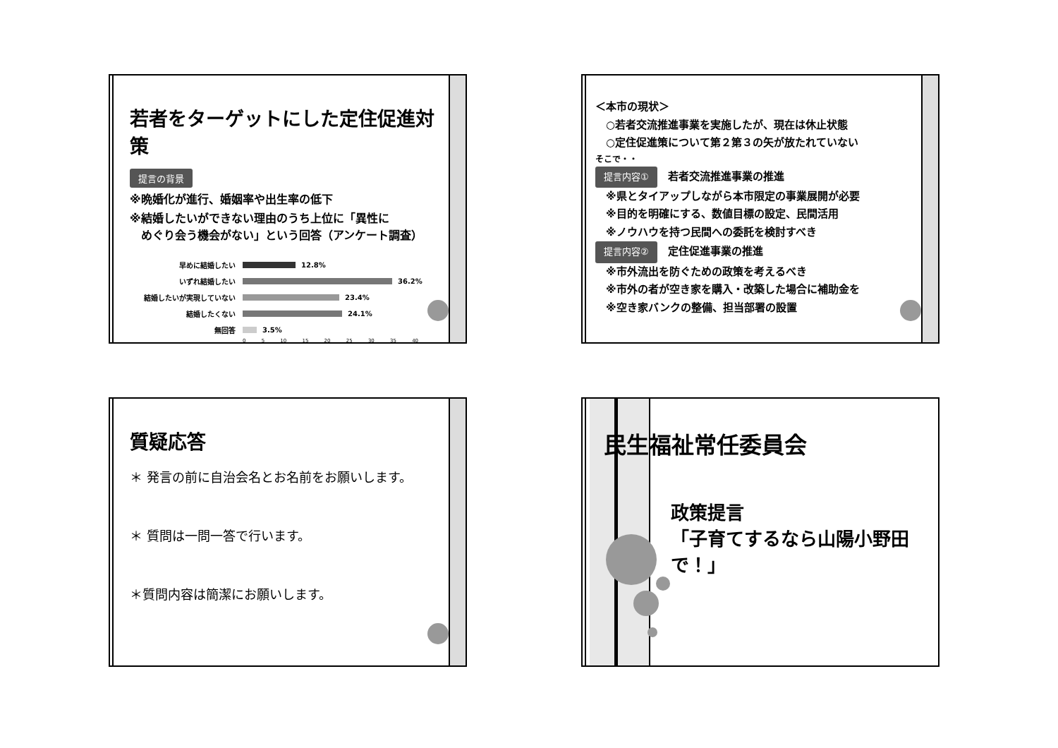若者をターゲットにした定住促進対策
提言の背景
※晩婚化が進行、婚姻率や出生率の低下
※結婚したいができない理由のうち上位に「異性に
　めぐり会う機会がない」という回答（アンケート調査）
早めに結婚したい 12.8%
いずれ結婚したい 36.2%
結婚したいが実現していない 23.4%
結婚したくない 24.1%
無回答 3.5%
0 5 10 15 20 25 30 35 40
＜本市の現状＞
　○若者交流推進事業を実施したが、現在は休止状態
　○定住促進策について第２第３の矢が放たれていない
そこで・・
提言内容①　若者交流推進事業の推進
　※県とタイアップしながら本市限定の事業展開が必要
　※目的を明確にする、数値目標の設定、民間活用
　※ノウハウを持つ民間への委託を検討すべき
提言内容②　定住促進事業の推進
　※市外流出を防ぐための政策を考えるべき
　※市外の者が空き家を購入・改築した場合に補助金を
　※空き家バンクの整備、担当部署の設置
質疑応答
＊ 発言の前に自治会名とお名前をお願いします。
＊ 質問は一問一答で行います。
＊質問内容は簡潔にお願いします。
民生福祉常任委員会
政策提言
「子育てするなら山陽小野田で！」